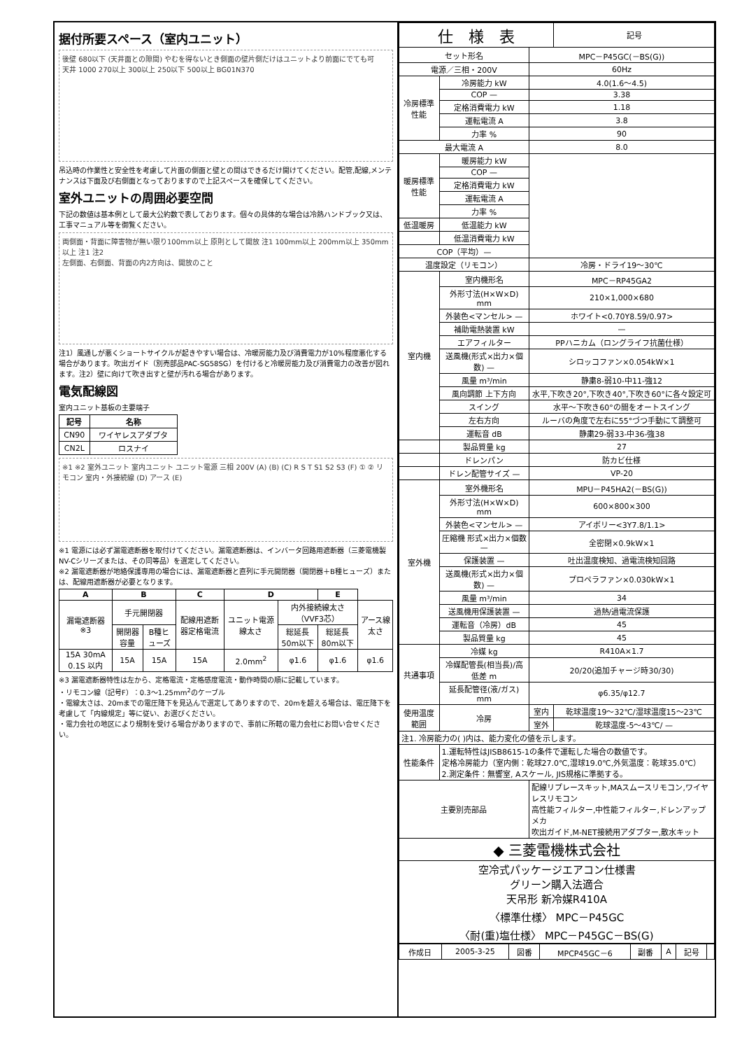据付所要スペース（室内ユニット）
後壁 680以下 (天井面との隙間) やむを得ないとき側面の壁片側だけはユニットより前面にでても可
天井 1000 270以上 300以上 250以下 500以上 BG01N370
吊込時の作業性と安全性を考慮して片面の側面と壁との間はできるだけ開けてください。配管,配線,メンテナンスは下面及び右側面となっておりますので上記スペースを確保してください。
室外ユニットの周囲必要空間
下記の数値は基本例として最大公約数で表しております。個々の具体的な場合は冷熱ハンドブック又は、工事マニュアル等を御覧ください。
両側面・背面に障害物が無い限り100mm以上 原則として開放 注1 100mm以上 200mm以上 350mm以上 注1 注2
左側面、右側面、背面の内2方向は、開放のこと
注1）風通しが悪くショートサイクルが起きやすい場合は、冷暖房能力及び消費電力が10%程度悪化する場合があります。吹出ガイド（別売部品PAC-SG58SG）を付けると冷暖房能力及び消費電力の改善が図れます。注2）壁に向けて吹き出すと壁が汚れる場合があります。
電気配線図
室内ユニット基板の主要端子
| 記号 | 名称 |
| --- | --- |
| CN90 | ワイヤレスアダプタ |
| CN2L | ロスナイ |
※1 ※2 室外ユニット 室内ユニット ユニット電源 三相 200V (A) (B) (C) R S T S1 S2 S3 (F) ① ② リモコン 室内・外接続線 (D) アース (E)
※1 電源には必ず漏電遮断器を取付けてください。漏電遮断器は、インバータ回路用遮断器（三菱電機製NV-Cシリーズまたは、その同等品）を選定してください。
※2 漏電遮断器が地絡保護専用の場合には、漏電遮断器と直列に手元開閉器（開閉器＋B種ヒューズ）または、配線用遮断器が必要となります。
| A | B | | C | D | | E | |
| --- | --- | --- | --- | --- | --- | --- | --- |
| 漏電遮断器 ※3 | 手元開閉器 | | 配線用遮断器定格電流 | ユニット電源線太さ | 内外接続線太さ（VVF3芯） | | アース線太さ |
| | 開閉器容量 | B種ヒューズ | | | 総延長50m以下 | 総延長80m以下 | |
| 15A 30mA 0.1S 以内 | 15A | 15A | 15A | 2.0mm<sup>2</sup> | φ1.6 | φ1.6 | φ1.6 |
※3 漏電遮断器特性は左から、定格電流・定格感度電流・動作時間の順に記載しています。
・リモコン線（記号F）：0.3〜1.25mm<sup>2</sup>のケーブル
・電線太さは、20mまでの電圧降下を見込んで選定してありますので、20mを超える場合は、電圧降下を考慮して「内線規定」等に従い、お選びください。
・電力会社の地区により規制を受ける場合がありますので、事前に所轄の電力会社にお問い合せください。
| 仕 様 表 | | | 記号 |
| セット形名 | | MPC－P45GC(－BS(G)) | |
| 電源／三相・200V | | 60Hz | |
| 冷房標準性能 | 冷房能力 kW | 4.0(1.6〜4.5) | |
| | COP — | 3.38 | |
| | 定格消費電力 kW | 1.18 | |
| | 運転電流 A | 3.8 | |
| | 力率 % | 90 | |
| 最大電流 A | | 8.0 | |
| 暖房標準性能 | 暖房能力 kW | | |
| | COP — | | |
| | 定格消費電力 kW | | |
| | 運転電流 A | | |
| | 力率 % | | |
| 低温暖房 | 低温能力 kW | | |
| | 低温消費電力 kW | | |
| COP（平均）— | | | |
| 温度設定（リモコン） | | 冷房・ドライ19〜30℃ | |
| 室内機 | 室内機形名 | MPC－RP45GA2 | |
| | 外形寸法(H×W×D) mm | 210×1,000×680 | |
| | 外装色<マンセル> — | ホワイト<0.70Y8.59/0.97> | |
| | 補助電熱装置 kW | — | |
| | エアフィルター | PPハニカム（ロングライフ抗菌仕様） | |
| | 送風機(形式×出力×個数) — | シロッコファン×0.054kW×1 | |
| | 風量 m³/min | 静粛8-弱10-中11-強12 | |
| | 風向調節 上下方向 | 水平,下吹き20°,下吹き40°,下吹き60°に各々設定可 | |
| | スイング | 水平〜下吹き60°の間をオートスイング | |
| | 左右方向 | ルーバの角度で左右に55°づつ手動にて調整可 | |
| | 運転音 dB | 静粛29-弱33-中36-強38 | |
| | 製品質量 kg | 27 | |
| | ドレンパン | 防カビ仕様 | |
| | ドレン配管サイズ — | VP-20 | |
| 室外機 | 室外機形名 | MPU－P45HA2(－BS(G)) | |
| | 外形寸法(H×W×D) mm | 600×800×300 | |
| | 外装色<マンセル> — | アイボリー<3Y7.8/1.1> | |
| | 圧縮機 形式×出力×個数 — | 全密閉×0.9kW×1 | |
| | 保護装置 — | 吐出温度検知、過電流検知回路 | |
| | 送風機(形式×出力×個数) — | プロペラファン×0.030kW×1 | |
| | 風量 m³/min | 34 | |
| | 送風機用保護装置 — | 過熱/過電流保護 | |
| | 運転音（冷房）dB | 45 | |
| | 製品質量 kg | 45 | |
| 共通事項 | 冷媒 kg | R410A×1.7 | |
| | 冷媒配管長(相当長)/高低差 m | 20/20(追加チャージ時30/30) | |
| | 延長配管径(液/ガス) mm | φ6.35/φ12.7 | |
| 使用温度範囲 | 冷房 | 室内 | 乾球温度19〜32℃/湿球温度15〜23℃ |
| | | 室外 | 乾球温度-5〜43℃/ — |
| 注1. 冷房能力の( )内は、能力変化の値を示します。 | | | |
| 性能条件 | 1.運転特性はJISB8615-1の条件で運転した場合の数値です。 定格冷房能力（室内側：乾球27.0℃,湿球19.0℃,外気温度：乾球35.0℃） 2.測定条件：無響室, Aスケール, JIS規格に準拠する。 | | |
| 主要別売部品 | | 配線リプレースキット,MAスムースリモコン,ワイヤレスリモコン 高性能フィルター,中性能フィルター,ドレンアップメカ 吹出ガイド,M-NET接続用アダプター,散水キット | |
| ◆ 三菱電機株式会社 | | | |
| 空冷式パッケージエアコン仕様書 グリーン購入法適合 天吊形 新冷媒R410A 〈標準仕様〉 MPC－P45GC 〈耐(重)塩仕様〉 MPC－P45GC－BS(G) | | | |
| 作成日 | 2005-3-25 | 図番 | MPCP45GC－6 | 副番 | A | 記号 | |